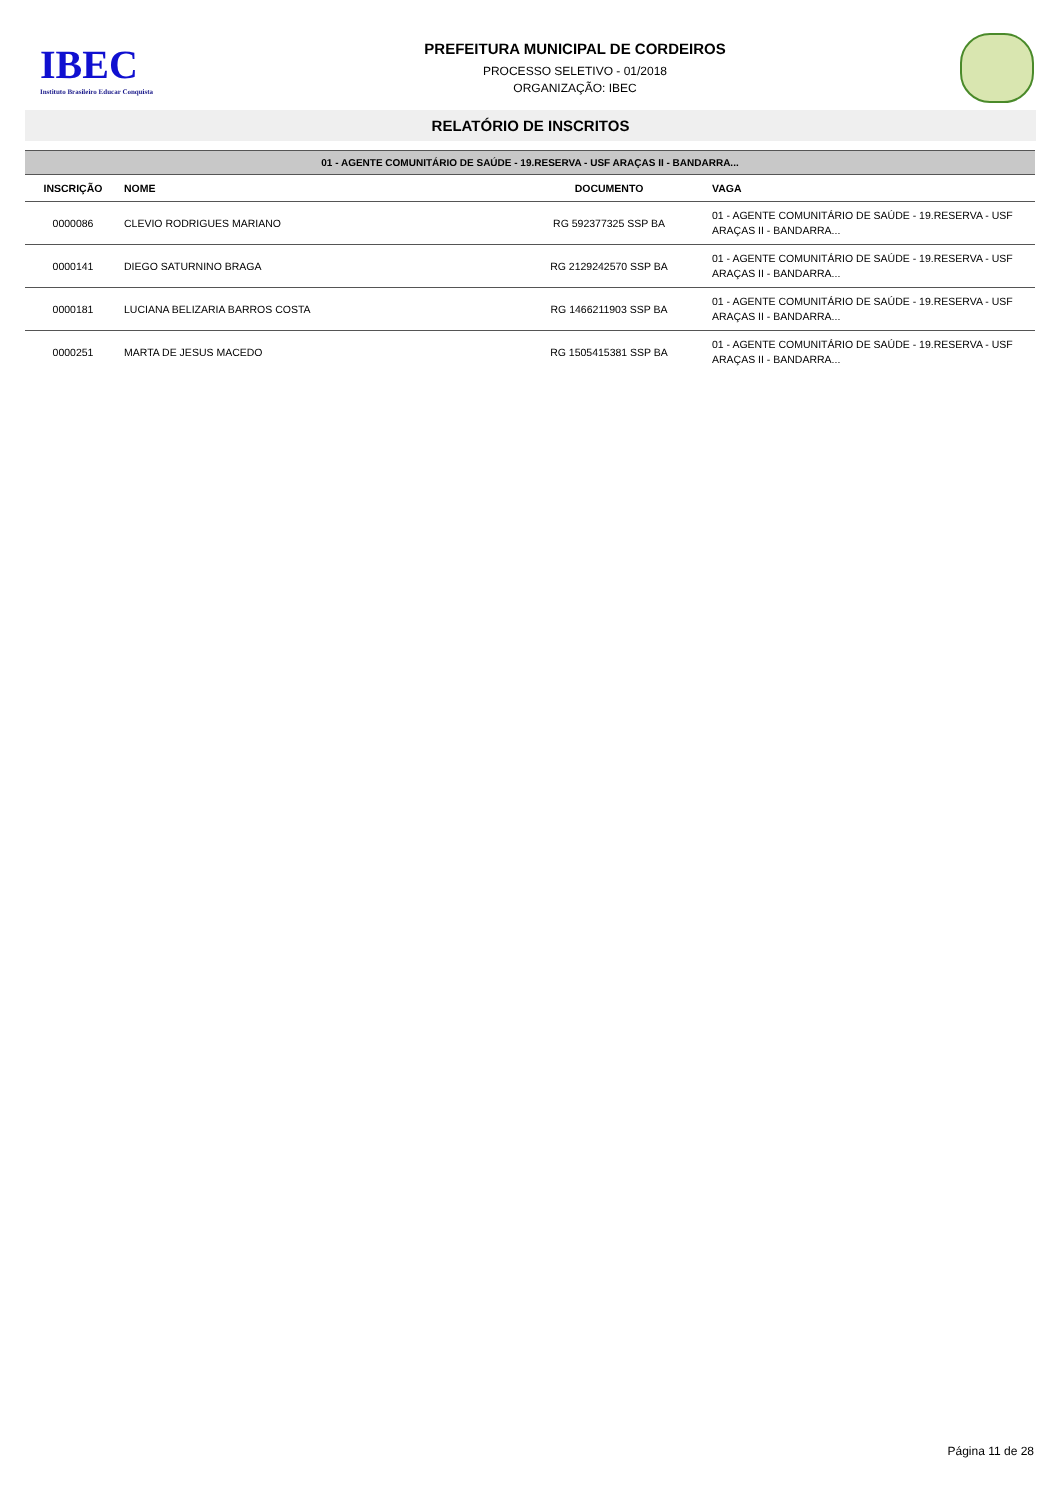IBEC
Instituto Brasileiro Educar Conquista
PREFEITURA MUNICIPAL DE CORDEIROS
PROCESSO SELETIVO - 01/2018
ORGANIZAÇÃO: IBEC
RELATÓRIO DE INSCRITOS
| 01 - AGENTE COMUNITÁRIO DE SAÚDE - 19.RESERVA - USF ARAÇAS II - BANDARRA... | | | |
| --- | --- | --- | --- |
| INSCRIÇÃO | NOME | DOCUMENTO | VAGA |
| 0000086 | CLEVIO RODRIGUES MARIANO | RG 592377325 SSP BA | 01 - AGENTE COMUNITÁRIO DE SAÚDE - 19.RESERVA - USF ARAÇAS II - BANDARRA... |
| 0000141 | DIEGO SATURNINO BRAGA | RG 2129242570 SSP BA | 01 - AGENTE COMUNITÁRIO DE SAÚDE - 19.RESERVA - USF ARAÇAS II - BANDARRA... |
| 0000181 | LUCIANA BELIZARIA BARROS COSTA | RG 1466211903 SSP BA | 01 - AGENTE COMUNITÁRIO DE SAÚDE - 19.RESERVA - USF ARAÇAS II - BANDARRA... |
| 0000251 | MARTA DE JESUS MACEDO | RG 1505415381 SSP BA | 01 - AGENTE COMUNITÁRIO DE SAÚDE - 19.RESERVA - USF ARAÇAS II - BANDARRA... |
Página 11 de 28